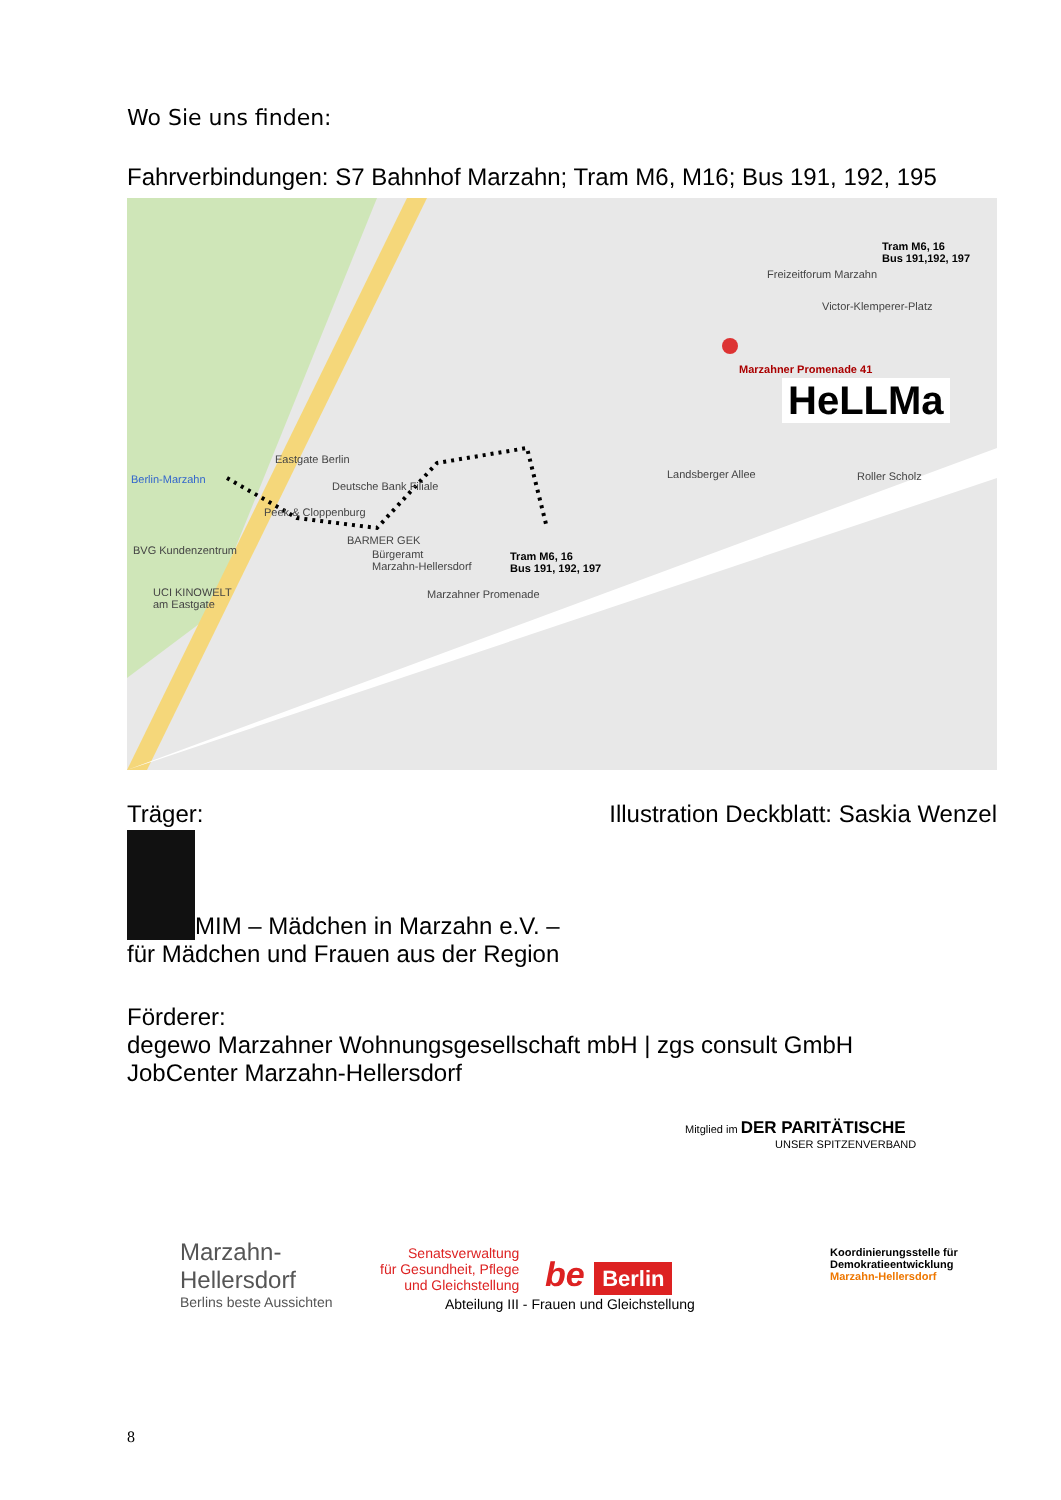Wo Sie uns finden:
Fahrverbindungen: S7 Bahnhof Marzahn; Tram M6, M16; Bus 191, 192, 195
Tram M6, 16
Bus 191,192, 197
Freizeitforum Marzahn
Victor-Klemperer-Platz
Marzahner Promenade 41
HeLLMa
Eastgate Berlin
Berlin-Marzahn
Deutsche Bank Filiale
Peek & Cloppenburg
BARMER GEK
Bürgeramt
Marzahn-Hellersdorf
BVG Kundenzentrum
UCI KINOWELT
am Eastgate
Tram M6, 16
Bus 191, 192, 197
Roller Scholz
Marzahner Promenade
Landsberger Allee
Träger: Illustration Deckblatt: Saskia Wenzel
MIM – Mädchen in Marzahn e.V. –
für Mädchen und Frauen aus der Region
Förderer:
degewo Marzahner Wohnungsgesellschaft mbH | zgs consult GmbH
JobCenter Marzahn-Hellersdorf
Mitglied im DER PARITÄTISCHE
UNSER SPITZENVERBAND
Marzahn-
Hellersdorf
Berlins beste Aussichten
Senatsverwaltung
für Gesundheit, Pflege
und Gleichstellung
be Berlin
Abteilung III - Frauen und Gleichstellung
Koordinierungsstelle für
Demokratieentwicklung
Marzahn-Hellersdorf
8